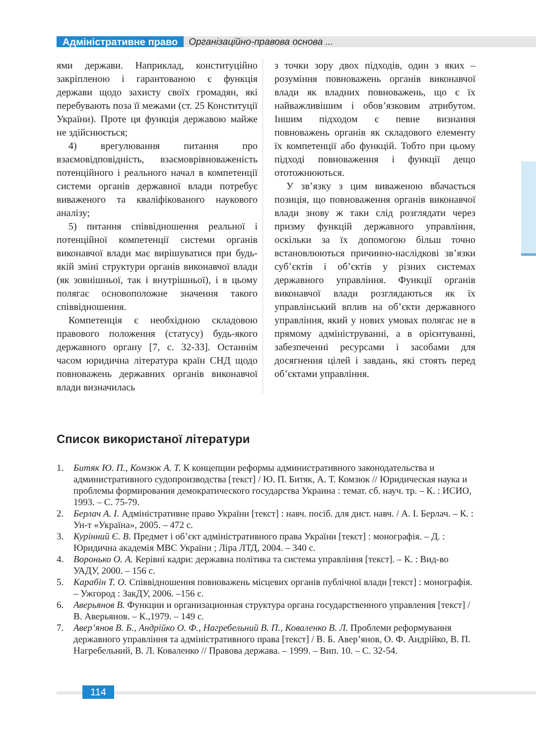Адміністративне право Організаційно-правова основа ...
ями держави. Наприклад, конституційно закріпленою і гарантованою є функція держави щодо захисту своїх громадян, які перебувають поза її межами (ст. 25 Конституції України). Проте ця функція державою майже не здійснюється;
4) врегулювання питання про взаємовідповідність, взаємоврівноваженість потенційного і реального начал в компетенції системи органів державної влади потребує виваженого та кваліфікованого наукового аналізу;
5) питання співвідношення реальної і потенційної компетенції системи органів виконавчої влади має вирішуватися при будь-якій зміні структури органів виконавчої влади (як зовнішньої, так і внутрішньої), і в цьому полягає основоположне значення такого співвідношення.
Компетенція є необхідною складовою правового положення (статусу) будь-якого державного органу [7, с. 32-33]. Останнім часом юридична література країн СНД щодо повноважень державних органів виконавчої влади визначилась
з точки зору двох підходів, один з яких – розуміння повноважень органів виконавчої влади як владних повноважень, що є їх найважливішим і обов’язковим атрибутом. Іншим підходом є певне визнання повноважень органів як складового елементу їх компетенції або функцій. Тобто при цьому підході повноваження і функції дещо ототожнюються.
У зв’язку з цим виваженою вбачається позиція, що повноваження органів виконавчої влади знову ж таки слід розглядати через призму функцій державного управління, оскільки за їх допомогою більш точно встановлюються причинно-наслідкові зв’язки суб’єктів і об’єктів у різних системах державного управління. Функції органів виконавчої влади розглядаються як їх управлінський вплив на об’єкти державного управління, який у нових умовах полягає не в прямому адмініструванні, а в орієнтуванні, забезпеченні ресурсами і засобами для досягнення цілей і завдань, які стоять перед об’єктами управління.
Список використаної літератури
1. Битяк Ю. П., Комзюк А. Т. К концепции реформы административного законодательства и административного судопроизводства [текст] / Ю. П. Битяк, А. Т. Комзюк // Юридическая наука и проблемы формирования демократического государства Украина : темат. сб. науч. тр. – К. : ИСИО, 1993. – С. 75-79.
2. Берлач А. І. Адміністративне право України [текст] : навч. посіб. для дист. навч. / А. І. Берлач. – К. : Ун-т «Україна», 2005. – 472 с.
3. Курінний Є. В. Предмет і об’єкт адміністративного права України [текст] : монографія. – Д. : Юридична академія МВС України ; Ліра ЛТД, 2004. – 340 с.
4. Воронько О. А. Керівні кадри: державна політика та система управління [текст]. – К. : Вид-во УАДУ, 2000. – 156 с.
5. Карабін Т. О. Співвідношення повноважень місцевих органів публічної влади [текст] : монографія. – Ужгород : ЗакДУ, 2006. –156 с.
6. Аверьянов В. Функции и организационная структура органа государственного управления [текст] / В. Аверьянов. – К.,1979. – 149 с.
7. Авер’янов В. Б., Андрійко О. Ф., Нагребельний В. П., Коваленко В. Л. Проблеми реформування державного управління та адміністративного права [текст] / В. Б. Авер’янов, О. Ф. Андрійко, В. П. Нагребельний, В. Л. Коваленко // Правова держава. – 1999. – Вип. 10. – С. 32-54.
114